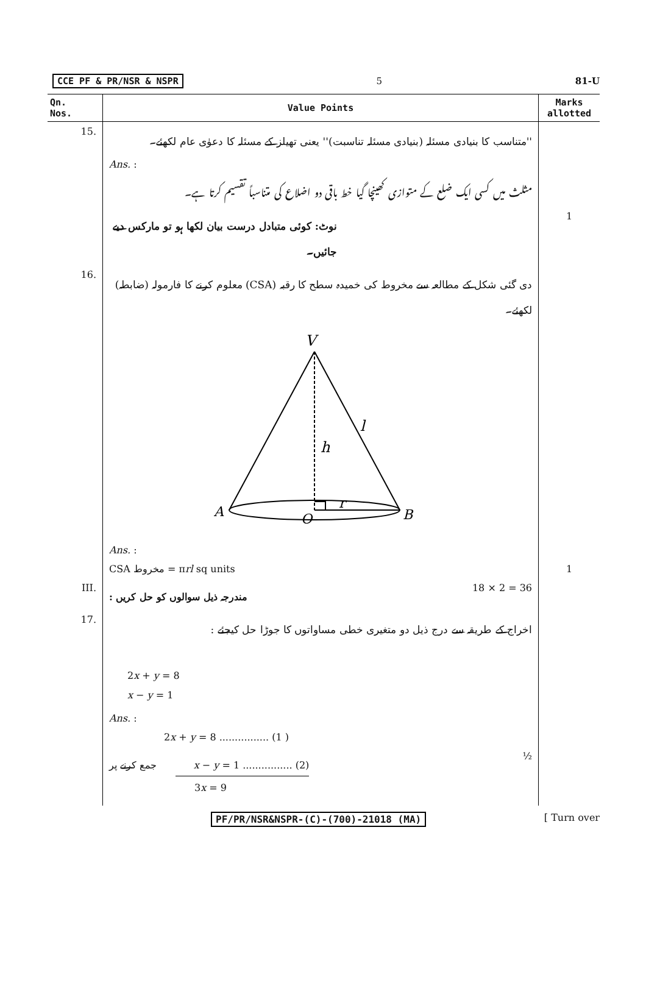CCE PF & PR/NSR & NSPR 5 81-U
| Qn. Nos. | Value Points | Marks allotted |
| --- | --- | --- |
| 15. | ''متناسب کا بنیادی مسئلہ (بنیادی مسئلہ تناسبت)'' یعنی تھیلز کے مسئلہ کا دعوٰی عام لکھئے۔ | |
| | Ans. : | |
| | مثلث میں کسی ایک ضلع کے متوازی کھینچا گیا خط باقی دو اضلاع کی متناسباً تقسیم کرتا ہے۔ | |
| | نوٹ: کوئی متبادل درست بیان لکھا ہو تو مارکس دیے جائیں۔ | 1 |
| 16. | دی گئی شکل کے مطالعہ سے مخروط کی خمیدہ سطح کا رقبہ (CSA) معلوم کرنے کا فارمولہ (ضابطہ) لکھئے۔ | |
| | V l h r A B O | |
| | Ans. : | |
| | CSA مخروط = π rl sq units | 1 |
| III. | مندرجہ ذیل سوالوں کو حل کریں : 18 × 2 = 36 | |
| 17. | اخراج کے طریقہ سے درج ذیل دو متغیری خطی مساواتوں کا جوڑا حل کیجئے : | |
| | 2 x + y = 8 x − y = 1 | |
| | Ans. : | |
| | 2 x + y = 8 ................ (1 ) | |
| | جمع کرنے پر x − y = 1 ................ (2) ½ | |
| | 3 x = 9 | |
PF/PR/NSR&NSPR-(C)-(700)-21018 (MA) [ Turn over